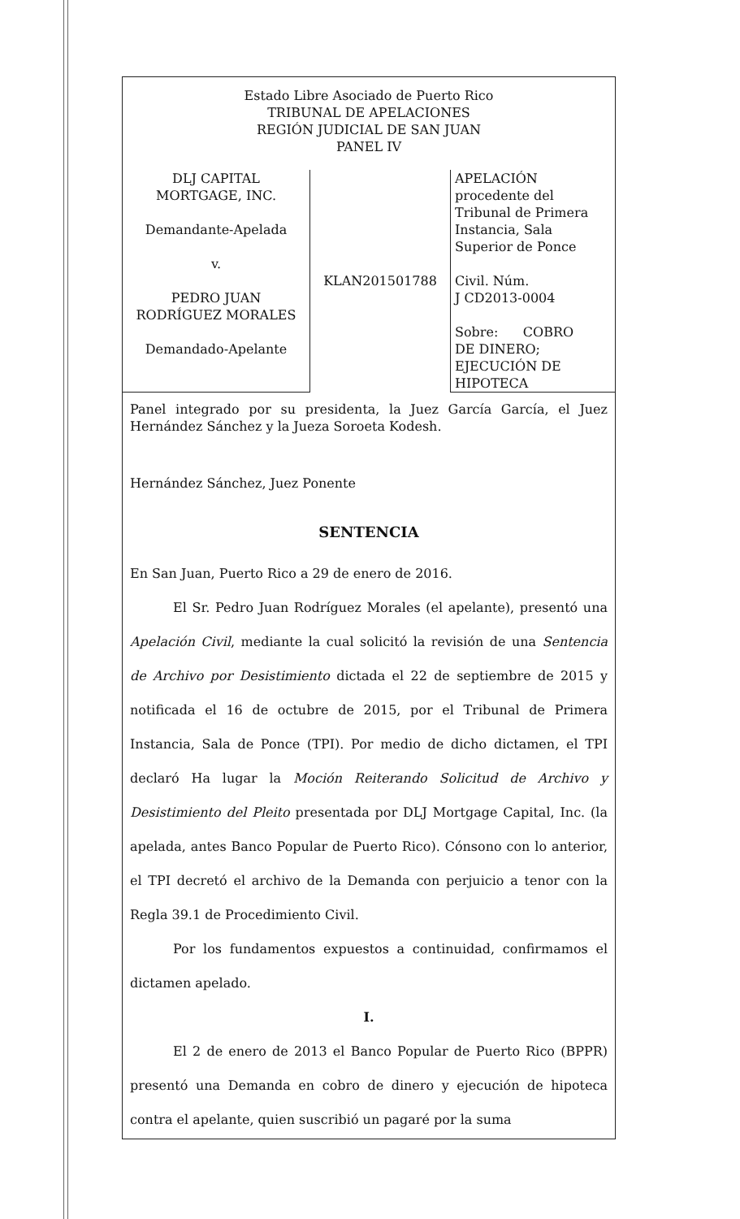Estado Libre Asociado de Puerto Rico
TRIBUNAL DE APELACIONES
REGIÓN JUDICIAL DE SAN JUAN
PANEL IV
| DLJ CAPITAL MORTGAGE, INC. Demandante-Apelada v. PEDRO JUAN RODRÍGUEZ MORALES Demandado-Apelante | KLAN201501788 | APELACIÓN procedente del Tribunal de Primera Instancia, Sala Superior de Ponce Civil. Núm. J CD2013-0004 Sobre: COBRO DE DINERO; EJECUCIÓN DE HIPOTECA |
Panel integrado por su presidenta, la Juez García García, el Juez Hernández Sánchez y la Jueza Soroeta Kodesh.
Hernández Sánchez, Juez Ponente
SENTENCIA
En San Juan, Puerto Rico a 29 de enero de 2016.
El Sr. Pedro Juan Rodríguez Morales (el apelante), presentó una Apelación Civil, mediante la cual solicitó la revisión de una Sentencia de Archivo por Desistimiento dictada el 22 de septiembre de 2015 y notificada el 16 de octubre de 2015, por el Tribunal de Primera Instancia, Sala de Ponce (TPI). Por medio de dicho dictamen, el TPI declaró Ha lugar la Moción Reiterando Solicitud de Archivo y Desistimiento del Pleito presentada por DLJ Mortgage Capital, Inc. (la apelada, antes Banco Popular de Puerto Rico). Cónsono con lo anterior, el TPI decretó el archivo de la Demanda con perjuicio a tenor con la Regla 39.1 de Procedimiento Civil.
Por los fundamentos expuestos a continuidad, confirmamos el dictamen apelado.
I.
El 2 de enero de 2013 el Banco Popular de Puerto Rico (BPPR) presentó una Demanda en cobro de dinero y ejecución de hipoteca contra el apelante, quien suscribió un pagaré por la suma